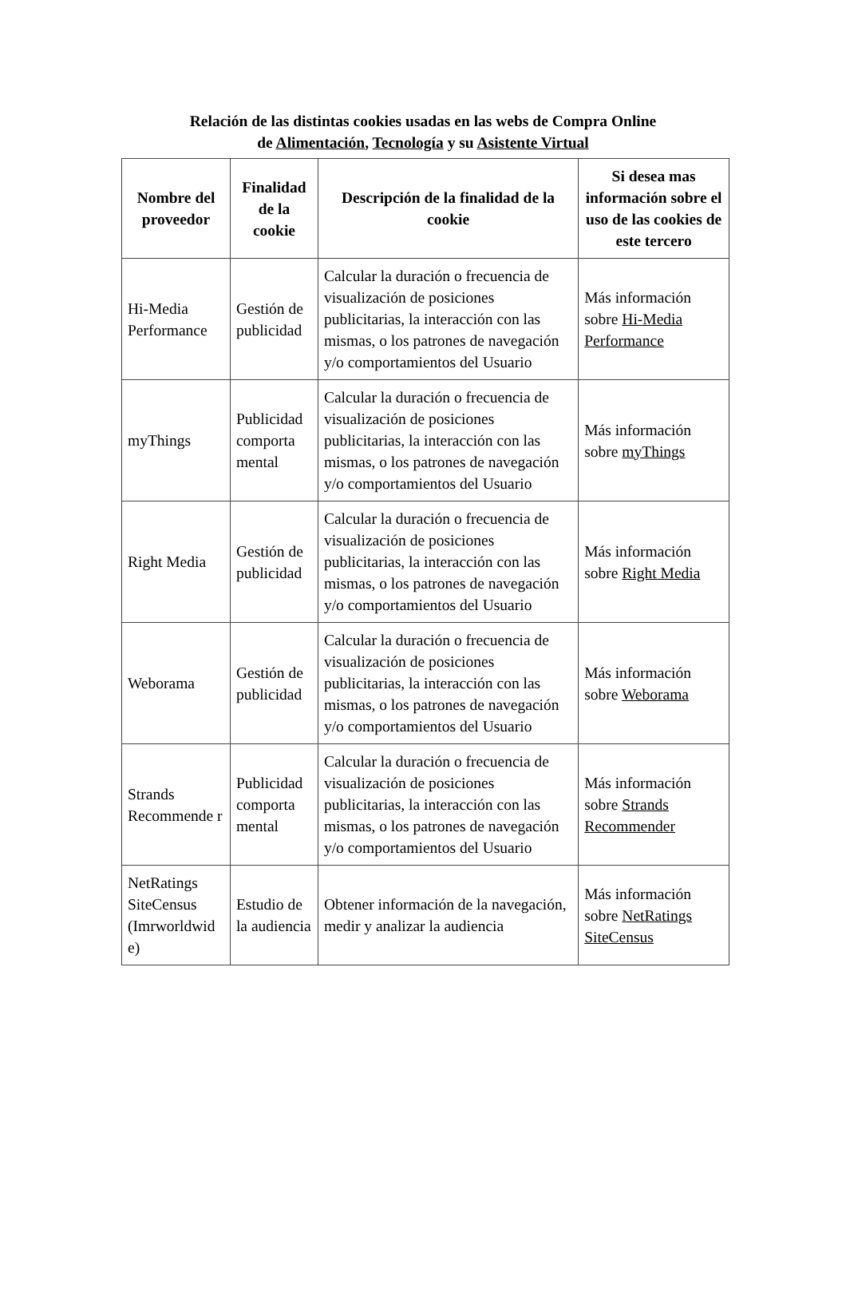Relación de las distintas cookies usadas en las webs de Compra Online
de Alimentación, Tecnología y su Asistente Virtual
| Nombre del proveedor | Finalidad de la cookie | Descripción de la finalidad de la cookie | Si desea mas información sobre el uso de las cookies de este tercero |
| --- | --- | --- | --- |
| Hi-Media Performance | Gestión de publicidad | Calcular la duración o frecuencia de visualización de posiciones publicitarias, la interacción con las mismas, o los patrones de navegación y/o comportamientos del Usuario | Más información sobre Hi-Media Performance |
| myThings | Publicidad comporta mental | Calcular la duración o frecuencia de visualización de posiciones publicitarias, la interacción con las mismas, o los patrones de navegación y/o comportamientos del Usuario | Más información sobre myThings |
| Right Media | Gestión de publicidad | Calcular la duración o frecuencia de visualización de posiciones publicitarias, la interacción con las mismas, o los patrones de navegación y/o comportamientos del Usuario | Más información sobre Right Media |
| Weborama | Gestión de publicidad | Calcular la duración o frecuencia de visualización de posiciones publicitarias, la interacción con las mismas, o los patrones de navegación y/o comportamientos del Usuario | Más información sobre Weborama |
| Strands Recommende r | Publicidad comporta mental | Calcular la duración o frecuencia de visualización de posiciones publicitarias, la interacción con las mismas, o los patrones de navegación y/o comportamientos del Usuario | Más información sobre Strands Recommender |
| NetRatings SiteCensus (Imrworldwid e) | Estudio de la audiencia | Obtener información de la navegación, medir y analizar la audiencia | Más información sobre NetRatings SiteCensus |